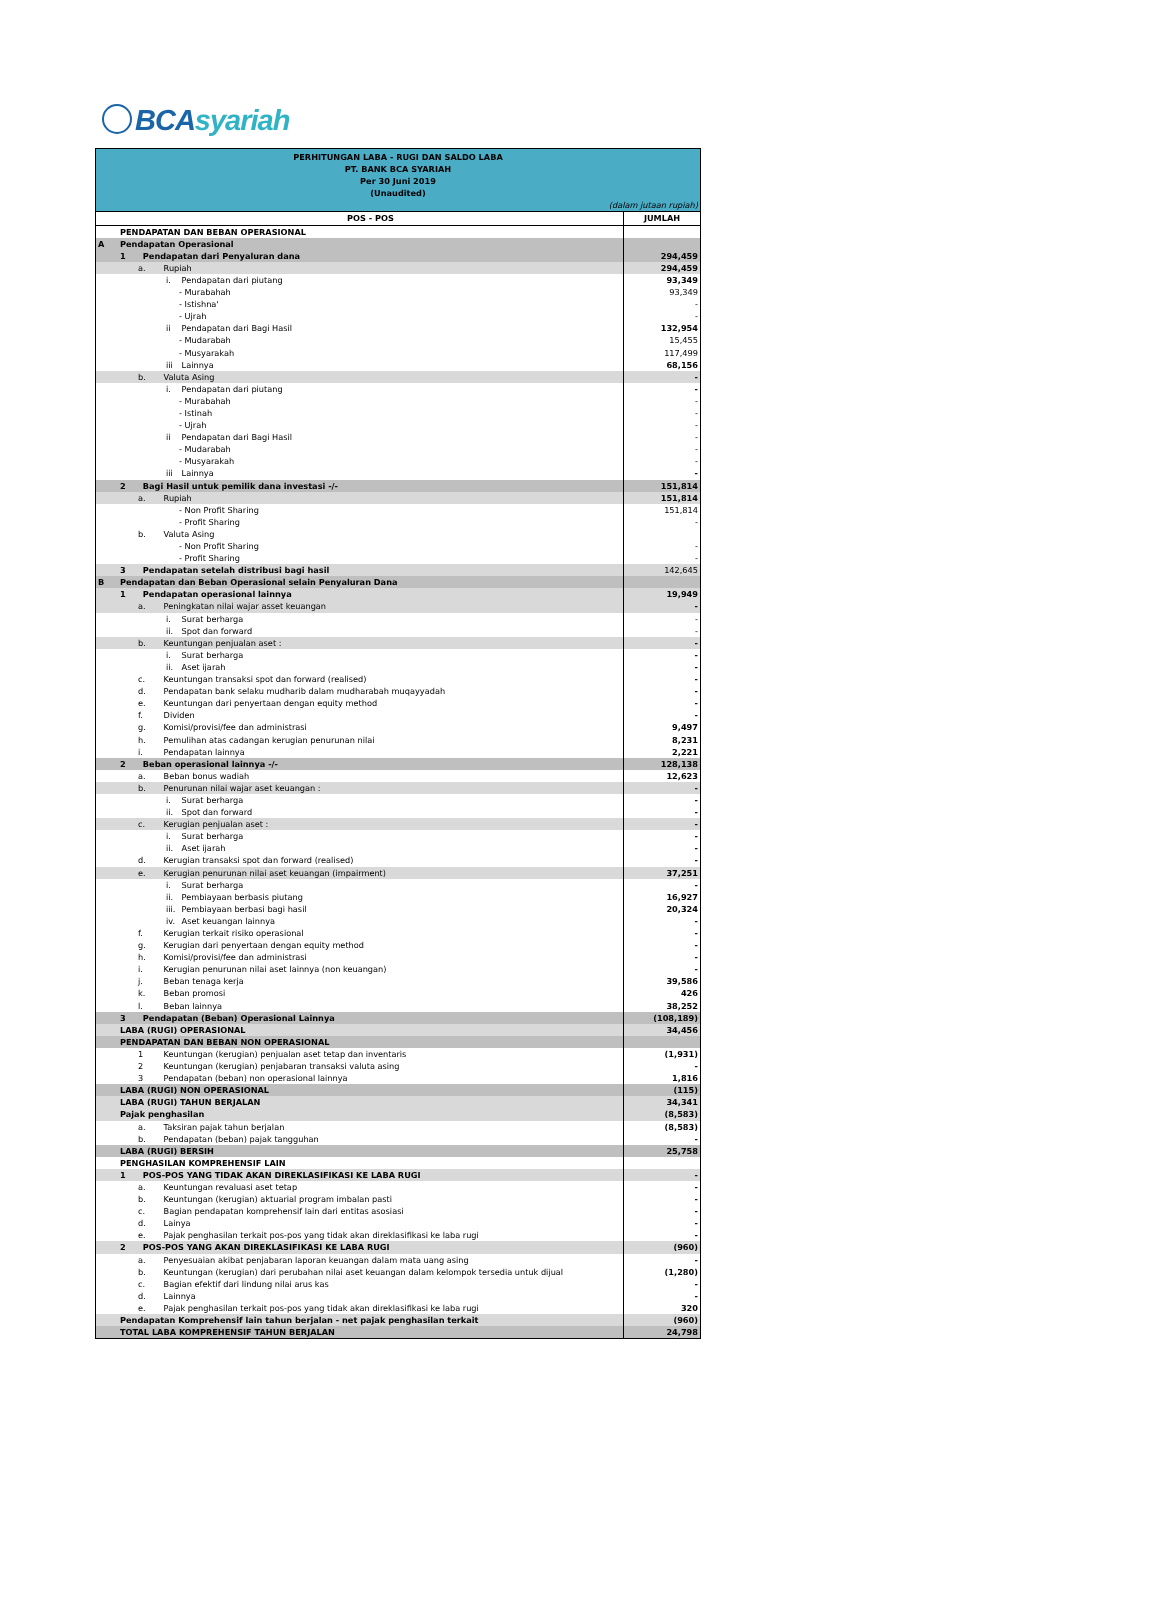BCAsyariah
| PERHITUNGAN LABA - RUGI DAN SALDO LABA PT. BANK BCA SYARIAH Per 30 Juni 2019 (Unaudited) | | |
| (dalam jutaan rupiah) | | |
| | POS - POS | JUMLAH |
| | PENDAPATAN DAN BEBAN OPERASIONAL | |
| A | Pendapatan Operasional | |
| | 1 Pendapatan dari Penyaluran dana | 294,459 |
| | a. Rupiah | 294,459 |
| | i. Pendapatan dari piutang | 93,349 |
| | - Murabahah | 93,349 |
| | - Istishna' | - |
| | - Ujrah | - |
| | ii Pendapatan dari Bagi Hasil | 132,954 |
| | - Mudarabah | 15,455 |
| | - Musyarakah | 117,499 |
| | iii Lainnya | 68,156 |
| | b. Valuta Asing | - |
| | i. Pendapatan dari piutang | - |
| | - Murabahah | - |
| | - Istinah | - |
| | - Ujrah | - |
| | ii Pendapatan dari Bagi Hasil | - |
| | - Mudarabah | - |
| | - Musyarakah | - |
| | iii Lainnya | - |
| | 2 Bagi Hasil untuk pemilik dana investasi -/- | 151,814 |
| | a. Rupiah | 151,814 |
| | - Non Profit Sharing | 151,814 |
| | - Profit Sharing | - |
| | b. Valuta Asing | |
| | - Non Profit Sharing | - |
| | - Profit Sharing | - |
| | 3 Pendapatan setelah distribusi bagi hasil | 142,645 |
| B | Pendapatan dan Beban Operasional selain Penyaluran Dana | |
| | 1 Pendapatan operasional lainnya | 19,949 |
| | a. Peningkatan nilai wajar asset keuangan | - |
| | i. Surat berharga | - |
| | ii. Spot dan forward | - |
| | b. Keuntungan penjualan aset : | - |
| | i. Surat berharga | - |
| | ii. Aset ijarah | - |
| | c. Keuntungan transaksi spot dan forward (realised) | - |
| | d. Pendapatan bank selaku mudharib dalam mudharabah muqayyadah | - |
| | e. Keuntungan dari penyertaan dengan equity method | - |
| | f. Dividen | - |
| | g. Komisi/provisi/fee dan administrasi | 9,497 |
| | h. Pemulihan atas cadangan kerugian penurunan nilai | 8,231 |
| | i. Pendapatan lainnya | 2,221 |
| | 2 Beban operasional lainnya -/- | 128,138 |
| | a. Beban bonus wadiah | 12,623 |
| | b. Penurunan nilai wajar aset keuangan : | - |
| | i. Surat berharga | - |
| | ii. Spot dan forward | - |
| | c. Kerugian penjualan aset : | - |
| | i. Surat berharga | - |
| | ii. Aset ijarah | - |
| | d. Kerugian transaksi spot dan forward (realised) | - |
| | e. Kerugian penurunan nilai aset keuangan (impairment) | 37,251 |
| | i. Surat berharga | - |
| | ii. Pembiayaan berbasis piutang | 16,927 |
| | iii. Pembiayaan berbasi bagi hasil | 20,324 |
| | iv. Aset keuangan lainnya | - |
| | f. Kerugian terkait risiko operasional | - |
| | g. Kerugian dari penyertaan dengan equity method | - |
| | h. Komisi/provisi/fee dan administrasi | - |
| | i. Kerugian penurunan nilai aset lainnya (non keuangan) | - |
| | j. Beban tenaga kerja | 39,586 |
| | k. Beban promosi | 426 |
| | l. Beban lainnya | 38,252 |
| | 3 Pendapatan (Beban) Operasional Lainnya | (108,189) |
| | LABA (RUGI) OPERASIONAL | 34,456 |
| | PENDAPATAN DAN BEBAN NON OPERASIONAL | |
| | 1 Keuntungan (kerugian) penjualan aset tetap dan inventaris | (1,931) |
| | 2 Keuntungan (kerugian) penjabaran transaksi valuta asing | - |
| | 3 Pendapatan (beban) non operasional lainnya | 1,816 |
| | LABA (RUGI) NON OPERASIONAL | (115) |
| | LABA (RUGI) TAHUN BERJALAN | 34,341 |
| | Pajak penghasilan | (8,583) |
| | a. Taksiran pajak tahun berjalan | (8,583) |
| | b. Pendapatan (beban) pajak tangguhan | - |
| | LABA (RUGI) BERSIH | 25,758 |
| | PENGHASILAN KOMPREHENSIF LAIN | |
| | 1 POS-POS YANG TIDAK AKAN DIREKLASIFIKASI KE LABA RUGI | - |
| | a. Keuntungan revaluasi aset tetap | - |
| | b. Keuntungan (kerugian) aktuarial program imbalan pasti | - |
| | c. Bagian pendapatan komprehensif lain dari entitas asosiasi | - |
| | d. Lainya | - |
| | e. Pajak penghasilan terkait pos-pos yang tidak akan direklasifikasi ke laba rugi | - |
| | 2 POS-POS YANG AKAN DIREKLASIFIKASI KE LABA RUGI | (960) |
| | a. Penyesuaian akibat penjabaran laporan keuangan dalam mata uang asing | - |
| | b. Keuntungan (kerugian) dari perubahan nilai aset keuangan dalam kelompok tersedia untuk dijual | (1,280) |
| | c. Bagian efektif dari lindung nilai arus kas | - |
| | d. Lainnya | - |
| | e. Pajak penghasilan terkait pos-pos yang tidak akan direklasifikasi ke laba rugi | 320 |
| | Pendapatan Komprehensif lain tahun berjalan - net pajak penghasilan terkait | (960) |
| | TOTAL LABA KOMPREHENSIF TAHUN BERJALAN | 24,798 |